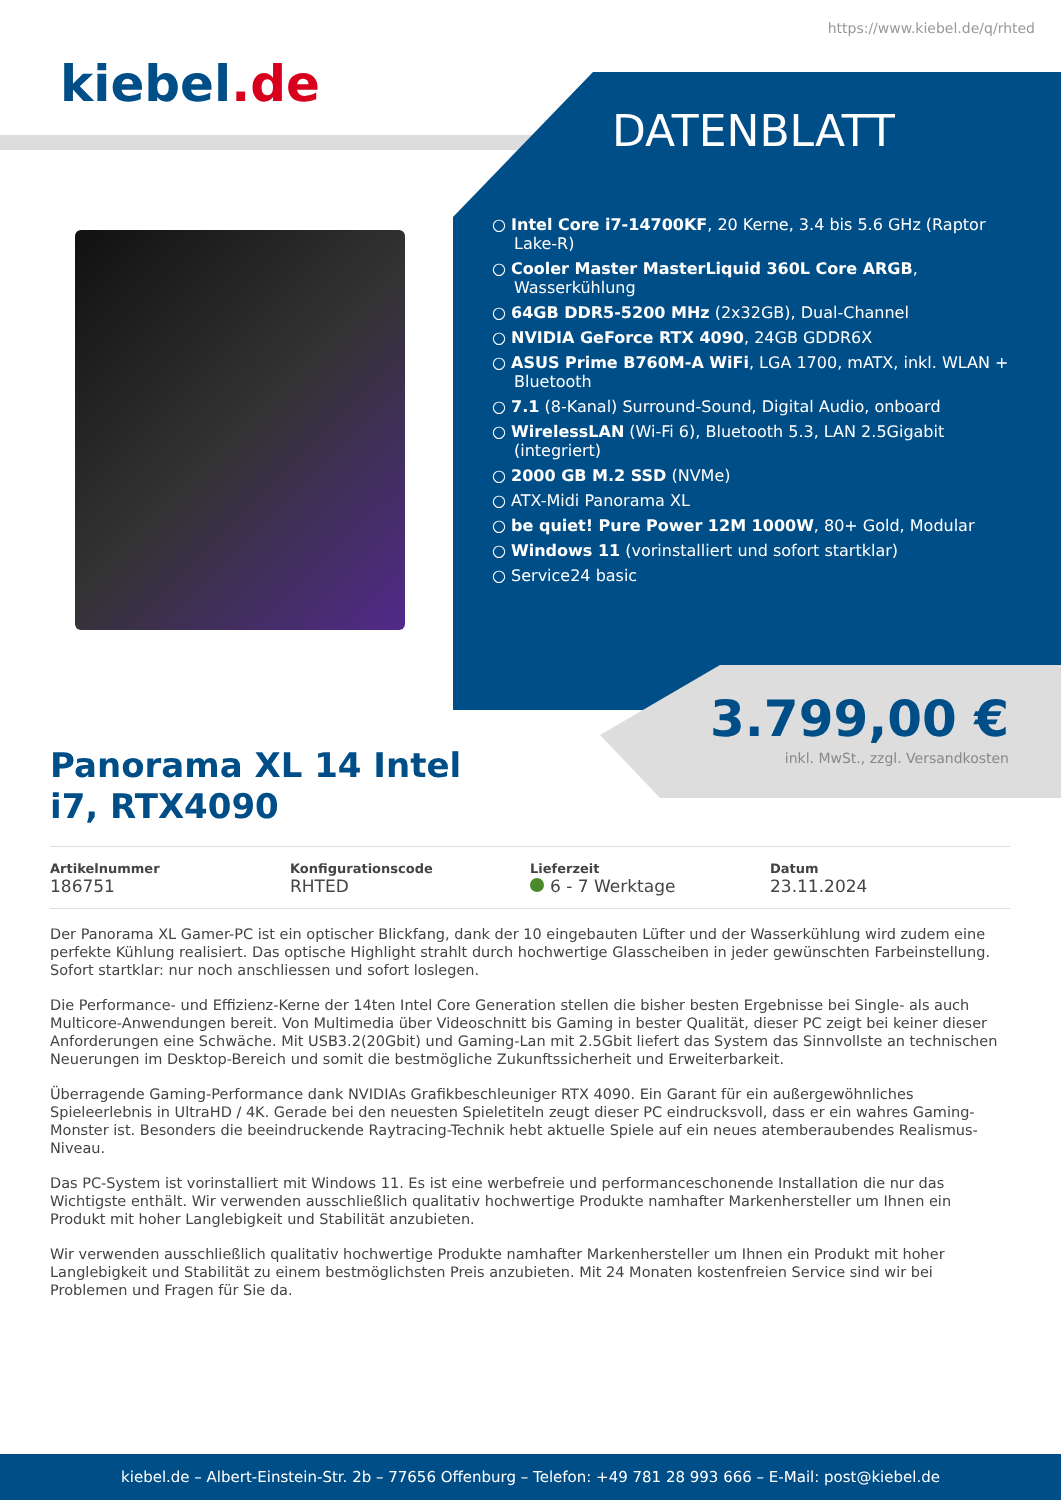https://www.kiebel.de/q/rhted
kiebel.de
DATENBLATT
○ Intel Core i7-14700KF, 20 Kerne, 3.4 bis 5.6 GHz (Raptor Lake-R)
○ Cooler Master MasterLiquid 360L Core ARGB, Wasserkühlung
○ 64GB DDR5-5200 MHz (2x32GB), Dual-Channel
○ NVIDIA GeForce RTX 4090, 24GB GDDR6X
○ ASUS Prime B760M-A WiFi, LGA 1700, mATX, inkl. WLAN + Bluetooth
○ 7.1 (8-Kanal) Surround-Sound, Digital Audio, onboard
○ WirelessLAN (Wi-Fi 6), Bluetooth 5.3, LAN 2.5Gigabit (integriert)
○ 2000 GB M.2 SSD (NVMe)
○ ATX-Midi Panorama XL
○ be quiet! Pure Power 12M 1000W, 80+ Gold, Modular
○ Windows 11 (vorinstalliert und sofort startklar)
○ Service24 basic
3.799,00 €
inkl. MwSt., zzgl. Versandkosten
Panorama XL 14 Intel i7, RTX4090
Artikelnummer
186751
Konfigurationscode
RHTED
Lieferzeit
6 - 7 Werktage
Datum
23.11.2024
Der Panorama XL Gamer-PC ist ein optischer Blickfang, dank der 10 eingebauten Lüfter und der Wasserkühlung wird zudem eine perfekte Kühlung realisiert. Das optische Highlight strahlt durch hochwertige Glasscheiben in jeder gewünschten Farbeinstellung. Sofort startklar: nur noch anschliessen und sofort loslegen.
Die Performance- und Effizienz-Kerne der 14ten Intel Core Generation stellen die bisher besten Ergebnisse bei Single- als auch Multicore-Anwendungen bereit. Von Multimedia über Videoschnitt bis Gaming in bester Qualität, dieser PC zeigt bei keiner dieser Anforderungen eine Schwäche. Mit USB3.2(20Gbit) und Gaming-Lan mit 2.5Gbit liefert das System das Sinnvollste an technischen Neuerungen im Desktop-Bereich und somit die bestmögliche Zukunftssicherheit und Erweiterbarkeit.
Überragende Gaming-Performance dank NVIDIAs Grafikbeschleuniger RTX 4090. Ein Garant für ein außergewöhnliches Spieleerlebnis in UltraHD / 4K. Gerade bei den neuesten Spieletiteln zeugt dieser PC eindrucksvoll, dass er ein wahres Gaming-Monster ist. Besonders die beeindruckende Raytracing-Technik hebt aktuelle Spiele auf ein neues atemberaubendes Realismus-Niveau.
Das PC-System ist vorinstalliert mit Windows 11. Es ist eine werbefreie und performanceschonende Installation die nur das Wichtigste enthält. Wir verwenden ausschließlich qualitativ hochwertige Produkte namhafter Markenhersteller um Ihnen ein Produkt mit hoher Langlebigkeit und Stabilität anzubieten.
Wir verwenden ausschließlich qualitativ hochwertige Produkte namhafter Markenhersteller um Ihnen ein Produkt mit hoher Langlebigkeit und Stabilität zu einem bestmöglichsten Preis anzubieten. Mit 24 Monaten kostenfreien Service sind wir bei Problemen und Fragen für Sie da.
kiebel.de – Albert-Einstein-Str. 2b – 77656 Offenburg – Telefon: +49 781 28 993 666 – E-Mail: post@kiebel.de